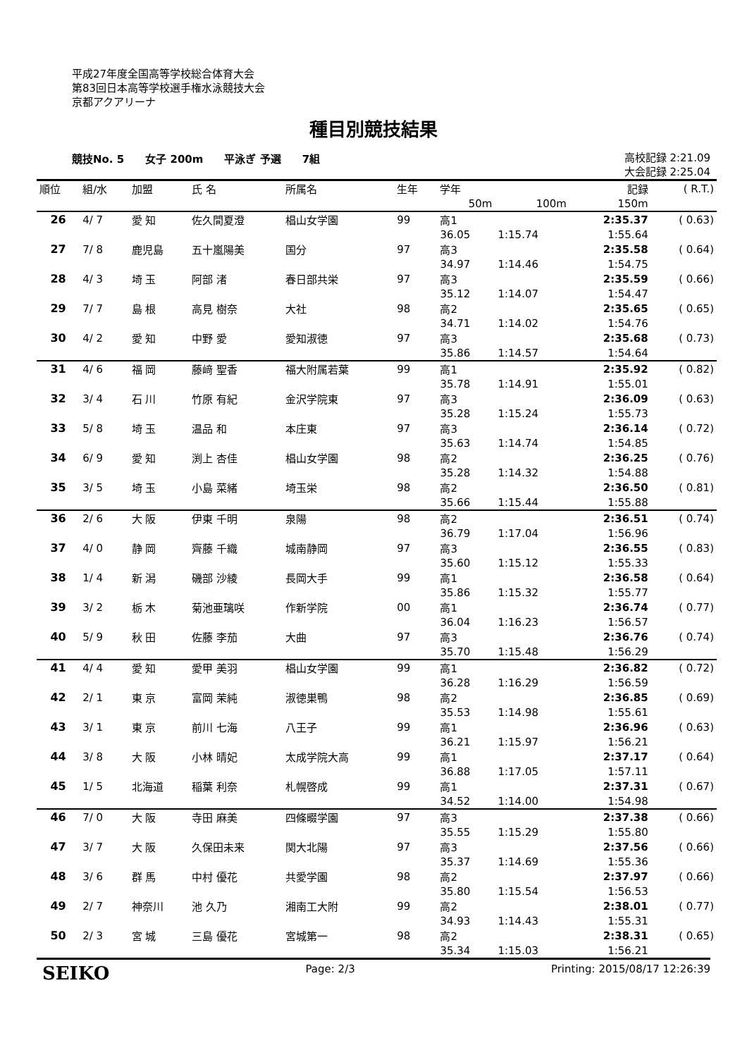平成27年度全国高等学校総合体育大会
第83回日本高等学校選手権水泳競技大会
京都アクアリーナ
種目別競技結果
競技No. 5 女子 200m 平泳ぎ 予選 7組 高校記録 2:21.09
大会記録 2:25.04
| 順位 | 組/水 | 加盟 | 氏 名 | 所属名 | 生年 | 学年 | | 記録 | ( R.T.) |
| --- | --- | --- | --- | --- | --- | --- | --- | --- | --- |
| | | | | | | 50m | 100m | 150m | |
| 26 | 4/ 7 | 愛 知 | 佐久間夏澄 | 椙山女学園 | 99 | 高1 | | 2:35.37 | ( 0.63) |
| | | | | | | 36.05 | 1:15.74 | 1:55.64 | |
| 27 | 7/ 8 | 鹿児島 | 五十嵐陽美 | 国分 | 97 | 高3 | | 2:35.58 | ( 0.64) |
| | | | | | | 34.97 | 1:14.46 | 1:54.75 | |
| 28 | 4/ 3 | 埼 玉 | 阿部 渚 | 春日部共栄 | 97 | 高3 | | 2:35.59 | ( 0.66) |
| | | | | | | 35.12 | 1:14.07 | 1:54.47 | |
| 29 | 7/ 7 | 島 根 | 高見 樹奈 | 大社 | 98 | 高2 | | 2:35.65 | ( 0.65) |
| | | | | | | 34.71 | 1:14.02 | 1:54.76 | |
| 30 | 4/ 2 | 愛 知 | 中野 愛 | 愛知淑徳 | 97 | 高3 | | 2:35.68 | ( 0.73) |
| | | | | | | 35.86 | 1:14.57 | 1:54.64 | |
| 31 | 4/ 6 | 福 岡 | 藤﨑 聖香 | 福大附属若葉 | 99 | 高1 | | 2:35.92 | ( 0.82) |
| | | | | | | 35.78 | 1:14.91 | 1:55.01 | |
| 32 | 3/ 4 | 石 川 | 竹原 有紀 | 金沢学院東 | 97 | 高3 | | 2:36.09 | ( 0.63) |
| | | | | | | 35.28 | 1:15.24 | 1:55.73 | |
| 33 | 5/ 8 | 埼 玉 | 温品 和 | 本庄東 | 97 | 高3 | | 2:36.14 | ( 0.72) |
| | | | | | | 35.63 | 1:14.74 | 1:54.85 | |
| 34 | 6/ 9 | 愛 知 | 渕上 杏佳 | 椙山女学園 | 98 | 高2 | | 2:36.25 | ( 0.76) |
| | | | | | | 35.28 | 1:14.32 | 1:54.88 | |
| 35 | 3/ 5 | 埼 玉 | 小島 菜緒 | 埼玉栄 | 98 | 高2 | | 2:36.50 | ( 0.81) |
| | | | | | | 35.66 | 1:15.44 | 1:55.88 | |
| 36 | 2/ 6 | 大 阪 | 伊東 千明 | 泉陽 | 98 | 高2 | | 2:36.51 | ( 0.74) |
| | | | | | | 36.79 | 1:17.04 | 1:56.96 | |
| 37 | 4/ 0 | 静 岡 | 齊藤 千織 | 城南静岡 | 97 | 高3 | | 2:36.55 | ( 0.83) |
| | | | | | | 35.60 | 1:15.12 | 1:55.33 | |
| 38 | 1/ 4 | 新 潟 | 磯部 沙綾 | 長岡大手 | 99 | 高1 | | 2:36.58 | ( 0.64) |
| | | | | | | 35.86 | 1:15.32 | 1:55.77 | |
| 39 | 3/ 2 | 栃 木 | 菊池亜璃咲 | 作新学院 | 00 | 高1 | | 2:36.74 | ( 0.77) |
| | | | | | | 36.04 | 1:16.23 | 1:56.57 | |
| 40 | 5/ 9 | 秋 田 | 佐藤 李茄 | 大曲 | 97 | 高3 | | 2:36.76 | ( 0.74) |
| | | | | | | 35.70 | 1:15.48 | 1:56.29 | |
| 41 | 4/ 4 | 愛 知 | 愛甲 美羽 | 椙山女学園 | 99 | 高1 | | 2:36.82 | ( 0.72) |
| | | | | | | 36.28 | 1:16.29 | 1:56.59 | |
| 42 | 2/ 1 | 東 京 | 富岡 茉純 | 淑徳巣鴨 | 98 | 高2 | | 2:36.85 | ( 0.69) |
| | | | | | | 35.53 | 1:14.98 | 1:55.61 | |
| 43 | 3/ 1 | 東 京 | 前川 七海 | 八王子 | 99 | 高1 | | 2:36.96 | ( 0.63) |
| | | | | | | 36.21 | 1:15.97 | 1:56.21 | |
| 44 | 3/ 8 | 大 阪 | 小林 晴妃 | 太成学院大高 | 99 | 高1 | | 2:37.17 | ( 0.64) |
| | | | | | | 36.88 | 1:17.05 | 1:57.11 | |
| 45 | 1/ 5 | 北海道 | 稲葉 利奈 | 札幌啓成 | 99 | 高1 | | 2:37.31 | ( 0.67) |
| | | | | | | 34.52 | 1:14.00 | 1:54.98 | |
| 46 | 7/ 0 | 大 阪 | 寺田 麻美 | 四條畷学園 | 97 | 高3 | | 2:37.38 | ( 0.66) |
| | | | | | | 35.55 | 1:15.29 | 1:55.80 | |
| 47 | 3/ 7 | 大 阪 | 久保田未来 | 関大北陽 | 97 | 高3 | | 2:37.56 | ( 0.66) |
| | | | | | | 35.37 | 1:14.69 | 1:55.36 | |
| 48 | 3/ 6 | 群 馬 | 中村 優花 | 共愛学園 | 98 | 高2 | | 2:37.97 | ( 0.66) |
| | | | | | | 35.80 | 1:15.54 | 1:56.53 | |
| 49 | 2/ 7 | 神奈川 | 池 久乃 | 湘南工大附 | 99 | 高2 | | 2:38.01 | ( 0.77) |
| | | | | | | 34.93 | 1:14.43 | 1:55.31 | |
| 50 | 2/ 3 | 宮 城 | 三島 優花 | 宮城第一 | 98 | 高2 | | 2:38.31 | ( 0.65) |
| | | | | | | 35.34 | 1:15.03 | 1:56.21 | |
SEIKO Page: 2/3 Printing: 2015/08/17 12:26:39